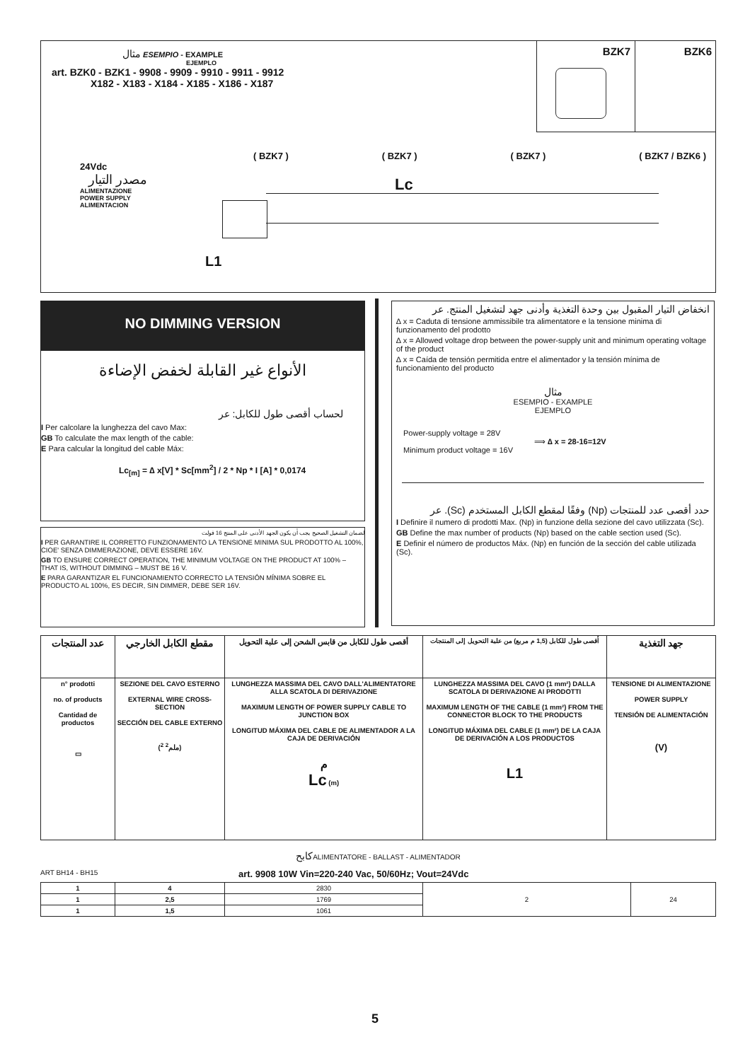مثال ESEMPIO - EXAMPLE
EJEMPLO
art. BZK0 - BZK1 - 9908 - 9909 - 9910 - 9911 - 9912
X182 - X183 - X184 - X185 - X186 - X187
BZK7 BZK6
( BZK7 ) ( BZK7 ) ( BZK7 ) ( BZK7 / BZK6 )
24Vdc
مصدر التيار
ALIMENTAZIONE
POWER SUPPLY
ALIMENTACION
Lc
L1
NO DIMMING VERSION
الأنواع غير القابلة لخفض الإضاءة
لحساب أقصى طول للكابل: عر
I Per calcolare la lunghezza del cavo Max:
GB To calculate the max length of the cable:
E Para calcular la longitud del cable Máx:
Lc<sub>[m]</sub> = ∆ x[V] * Sc[mm<sup>2</sup>] / 2 * Np * I [A] * 0,0174
لضمان التشغيل الصحيح يجب أن يكون الجهد الأدنى على المنتج 16 فولت
I PER GARANTIRE IL CORRETTO FUNZIONAMENTO LA TENSIONE MINIMA SUL PRODOTTO AL 100%, CIOE' SENZA DIMMERAZIONE, DEVE ESSERE 16V.
GB TO ENSURE CORRECT OPERATION, THE MINIMUM VOLTAGE ON THE PRODUCT AT 100% – THAT IS, WITHOUT DIMMING – MUST BE 16 V.
E PARA GARANTIZAR EL FUNCIONAMIENTO CORRECTO LA TENSIÓN MÍNIMA SOBRE EL PRODUCTO AL 100%, ES DECIR, SIN DIMMER, DEBE SER 16V.
انخفاض التيار المقبول بين وحدة التغذية وأدنى جهد لتشغيل المنتج. عر
∆ x = Caduta di tensione ammissibile tra alimentatore e la tensione minima di funzionamento del prodotto
∆ x = Allowed voltage drop between the power-supply unit and minimum operating voltage of the product
∆ x = Caída de tensión permitida entre el alimentador y la tensión mínima de funcionamiento del producto
مثال
ESEMPIO - EXAMPLE
EJEMPLO
Power-supply voltage = 28V
Minimum product voltage = 16V
⟹ ∆ x = 28-16=12V
حدد أقصى عدد للمنتجات (Np) وفقًا لمقطع الكابل المستخدم (Sc). عر
I Definire il numero di prodotti Max. (Np) in funzione della sezione del cavo utilizzata (Sc).
GB Define the max number of products (Np) based on the cable section used (Sc).
E Definir el número de productos Máx. (Np) en función de la sección del cable utilizada (Sc).
| عدد المنتجات | مقطع الكابل الخارجي | أقصى طول للكابل من قابس الشحن إلى علبة التحويل | أقصى طول للكابل (1,5 م مربع) من علبة التحويل إلى المنتجات | جهد التغذية |
| --- | --- | --- | --- | --- |
| n° prodotti no. of products Cantidad de productos ▭ | SEZIONE DEL CAVO ESTERNO EXTERNAL WIRE CROSS-SECTION SECCIÓN DEL CABLE EXTERNO (ملم<sup>2</sup> <sup>2</sup>) | LUNGHEZZA MASSIMA DEL CAVO DALL'ALIMENTATORE ALLA SCATOLA DI DERIVAZIONE MAXIMUM LENGTH OF POWER SUPPLY CABLE TO JUNCTION BOX LONGITUD MÁXIMA DEL CABLE DE ALIMENTADOR A LA CAJA DE DERIVACIÓN م Lc (m) | LUNGHEZZA MASSIMA DEL CAVO (1 mm²) DALLA SCATOLA DI DERIVAZIONE AI PRODOTTI MAXIMUM LENGTH OF THE CABLE (1 mm²) FROM THE CONNECTOR BLOCK TO THE PRODUCTS LONGITUD MÁXIMA DEL CABLE (1 mm²) DE LA CAJA DE DERIVACIÓN A LOS PRODUCTOS L1 | TENSIONE DI ALIMENTAZIONE POWER SUPPLY TENSIÓN DE ALIMENTACIÓN (V) |
كابحALIMENTATORE - BALLAST - ALIMENTADOR
ART BH14 - BH15 art. 9908 10W Vin=220-240 Vac, 50/60Hz; Vout=24Vdc
| 1 | 4 | 2830 | 2 | 24 |
| 1 | 2,5 | 1769 | | |
| 1 | 1,5 | 1061 | | |
5